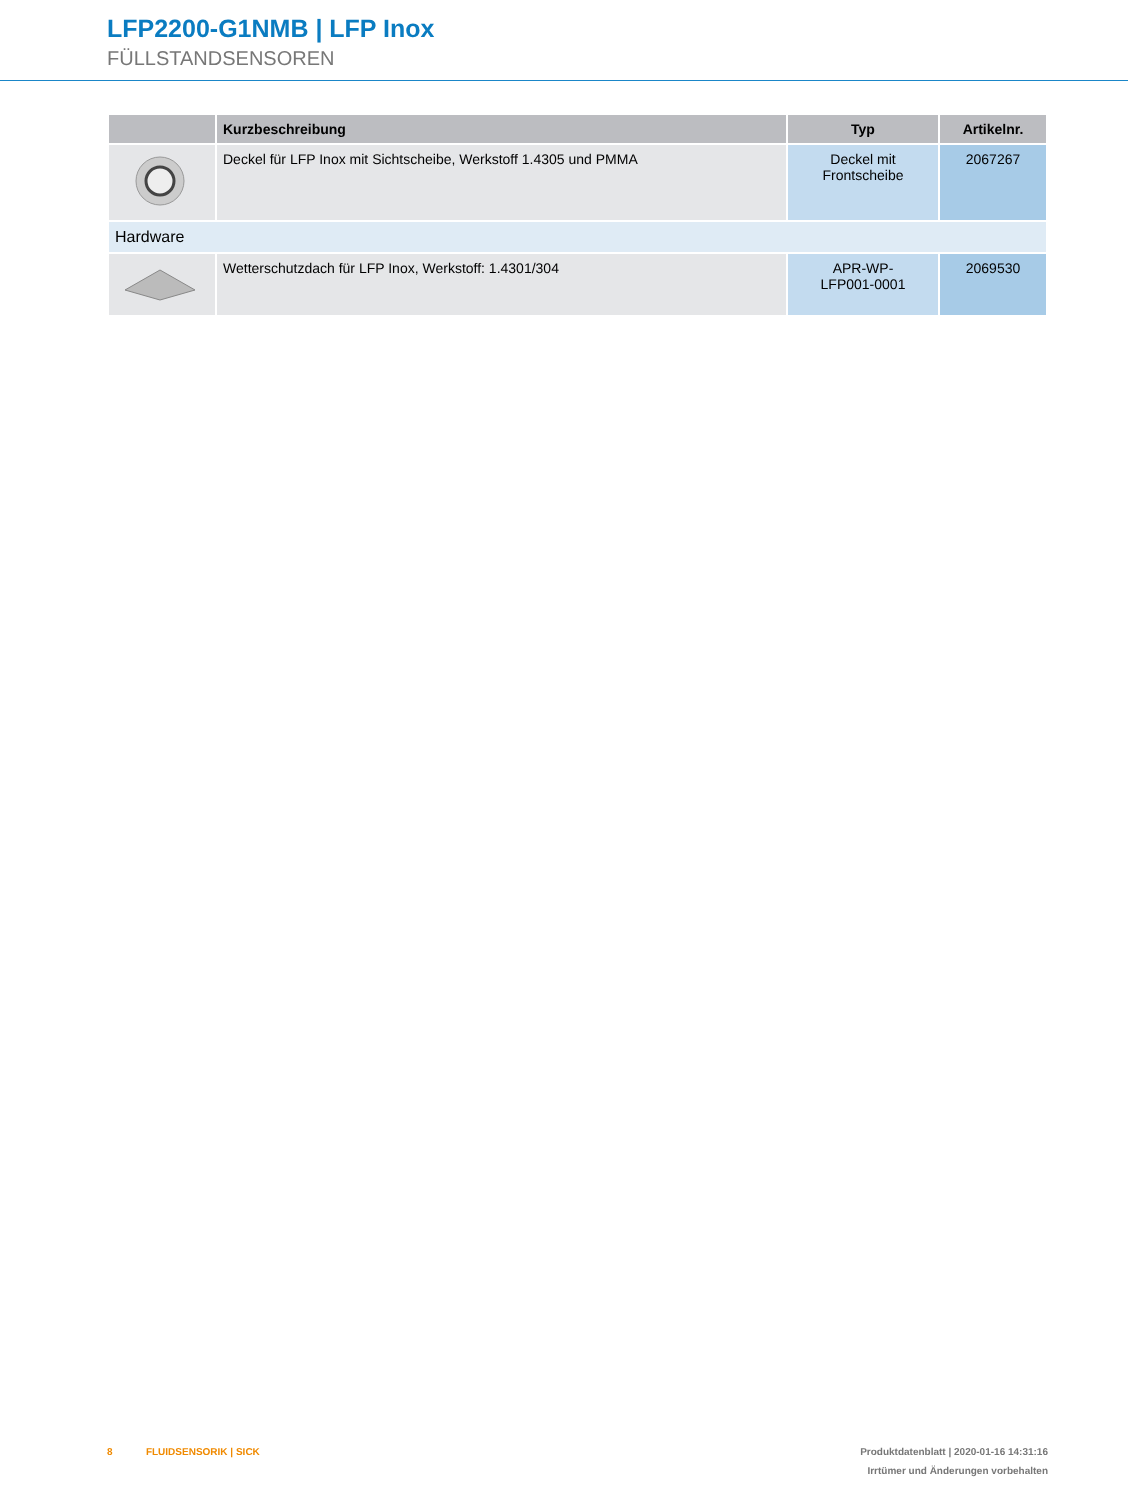LFP2200-G1NMB | LFP Inox
FÜLLSTANDSENSOREN
| | Kurzbeschreibung | Typ | Artikelnr. |
| --- | --- | --- | --- |
| | Deckel für LFP Inox mit Sichtscheibe, Werkstoff 1.4305 und PMMA | Deckel mit Frontscheibe | 2067267 |
| Hardware | | | |
| | Wetterschutzdach für LFP Inox, Werkstoff: 1.4301/304 | APR-WP- LFP001-0001 | 2069530 |
8 FLUIDSENSORIK | SICK
Produktdatenblatt | 2020-01-16 14:31:16
Irrtümer und Änderungen vorbehalten